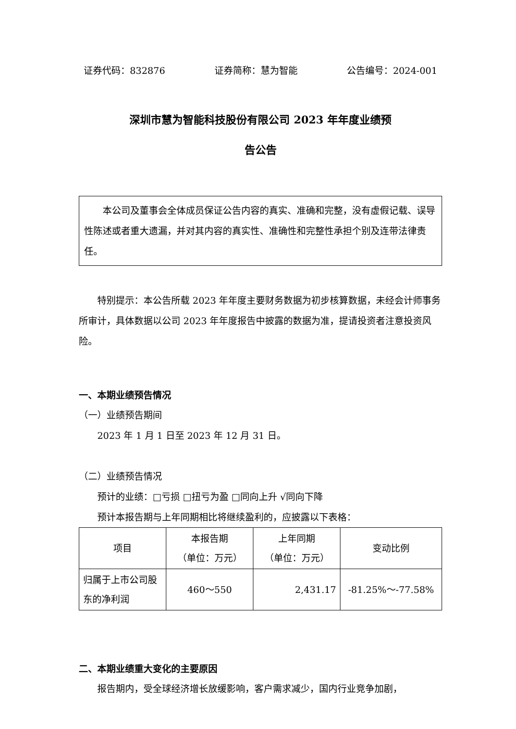证券代码：832876 证券简称：慧为智能 公告编号：2024-001
深圳市慧为智能科技股份有限公司 2023 年年度业绩预
告公告
本公司及董事会全体成员保证公告内容的真实、准确和完整，没有虚假记载、误导性陈述或者重大遗漏，并对其内容的真实性、准确性和完整性承担个别及连带法律责任。
特别提示：本公告所载 2023 年年度主要财务数据为初步核算数据，未经会计师事务所审计，具体数据以公司 2023 年年度报告中披露的数据为准，提请投资者注意投资风险。
一、本期业绩预告情况
（一）业绩预告期间
2023 年 1 月 1 日至 2023 年 12 月 31 日。
（二）业绩预告情况
预计的业绩：□亏损 □扭亏为盈 □同向上升 √同向下降
预计本报告期与上年同期相比将继续盈利的，应披露以下表格：
| 项目 | 本报告期 （单位：万元） | 上年同期 （单位：万元） | 变动比例 |
| 归属于上市公司股东的净利润 | 460～550 | 2,431.17 | -81.25%～-77.58% |
二、本期业绩重大变化的主要原因
报告期内，受全球经济增长放缓影响，客户需求减少，国内行业竞争加剧，